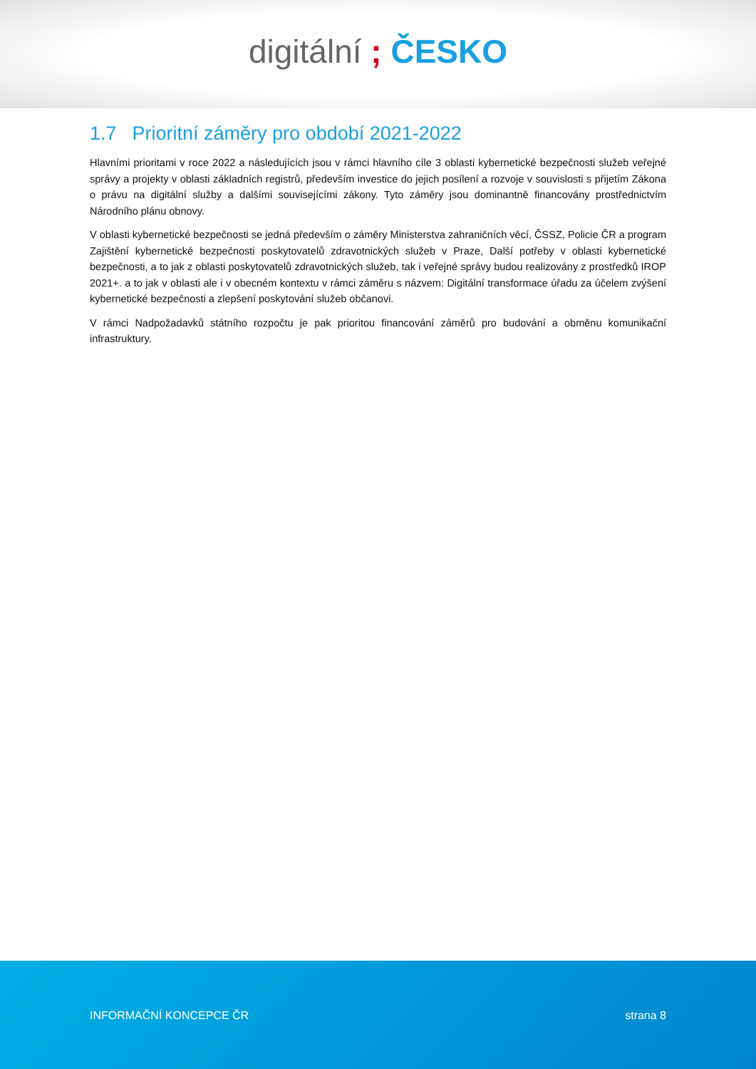digitální ; ČESKO
1.7 Prioritní záměry pro období 2021-2022
Hlavními prioritami v roce 2022 a následujících jsou v rámci hlavního cíle 3 oblasti kybernetické bezpečnosti služeb veřejné správy a projekty v oblasti základních registrů, především investice do jejich posílení a rozvoje v souvislosti s přijetím Zákona o právu na digitální služby a dalšími souvisejícími zákony. Tyto záměry jsou dominantně financovány prostřednictvím Národního plánu obnovy.
V oblasti kybernetické bezpečnosti se jedná především o záměry Ministerstva zahraničních věcí, ČSSZ, Policie ČR a program Zajištění kybernetické bezpečnosti poskytovatelů zdravotnických služeb v Praze, Další potřeby v oblasti kybernetické bezpečnosti, a to jak z oblasti poskytovatelů zdravotnických služeb, tak i veřejné správy budou realizovány z prostředků IROP 2021+. a to jak v oblasti ale i v obecném kontextu v rámci záměru s názvem: Digitální transformace úřadu za účelem zvýšení kybernetické bezpečnosti a zlepšení poskytování služeb občanovi.
V rámci Nadpožadavků státního rozpočtu je pak prioritou financování záměrů pro budování a obměnu komunikační infrastruktury.
INFORMAČNÍ KONCEPCE ČR strana 8